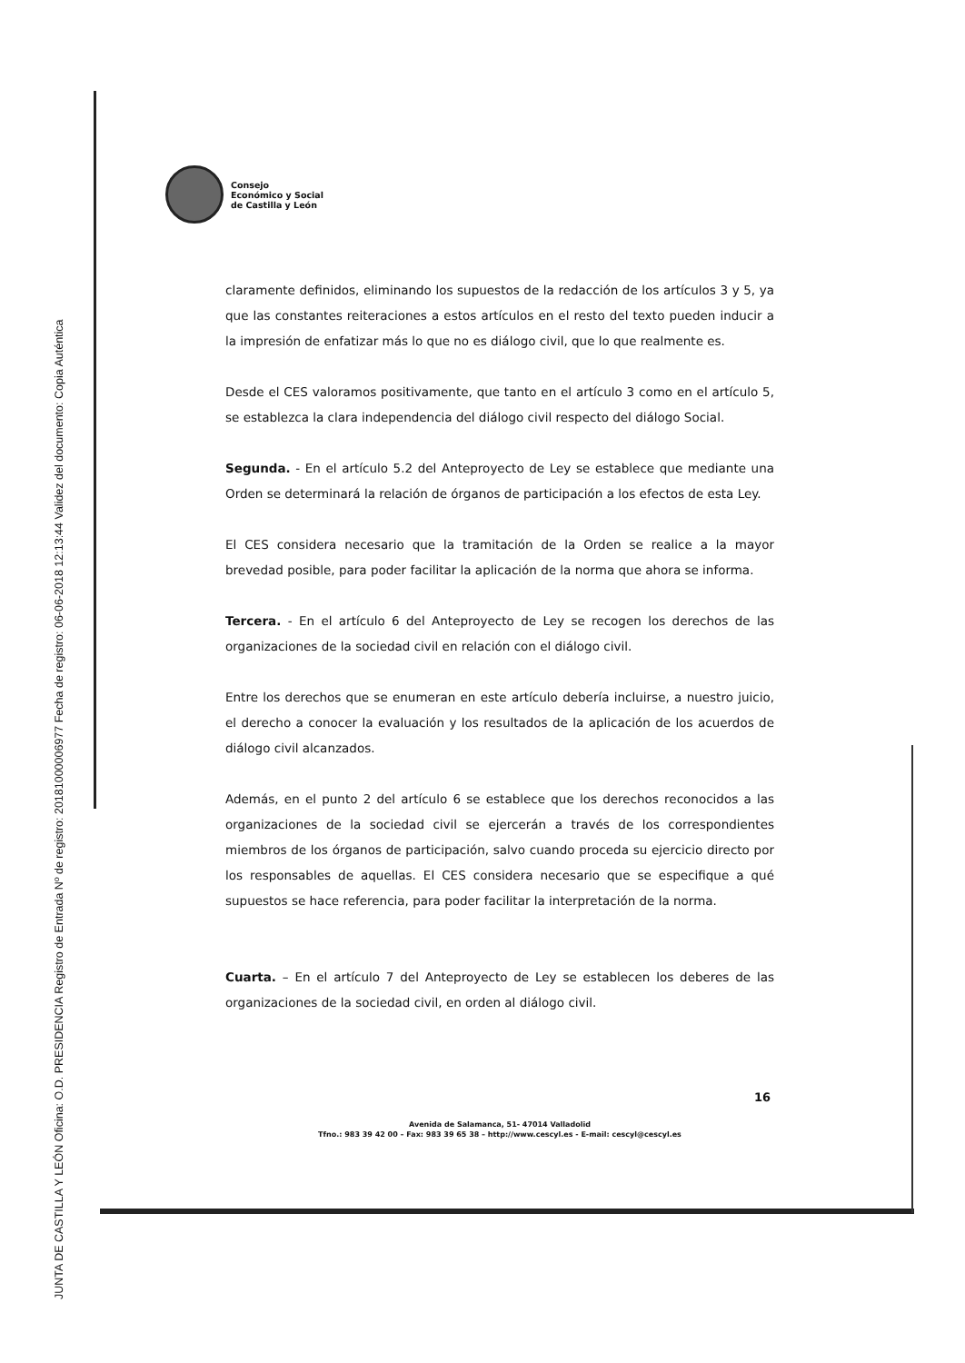JUNTA DE CASTILLA Y LEÓN Oficina: O.D. PRESIDENCIA Registro de Entrada Nº de registro: 20181000006977 Fecha de registro: 06-06-2018 12:13:44 Validez del documento: Copia Auténtica
Consejo
Económico y Social
de Castilla y León
claramente definidos, eliminando los supuestos de la redacción de los artículos 3 y 5, ya que las constantes reiteraciones a estos artículos en el resto del texto pueden inducir a la impresión de enfatizar más lo que no es diálogo civil, que lo que realmente es.
Desde el CES valoramos positivamente, que tanto en el artículo 3 como en el artículo 5, se establezca la clara independencia del diálogo civil respecto del diálogo Social.
Segunda. - En el artículo 5.2 del Anteproyecto de Ley se establece que mediante una Orden se determinará la relación de órganos de participación a los efectos de esta Ley.
El CES considera necesario que la tramitación de la Orden se realice a la mayor brevedad posible, para poder facilitar la aplicación de la norma que ahora se informa.
Tercera. - En el artículo 6 del Anteproyecto de Ley se recogen los derechos de las organizaciones de la sociedad civil en relación con el diálogo civil.
Entre los derechos que se enumeran en este artículo debería incluirse, a nuestro juicio, el derecho a conocer la evaluación y los resultados de la aplicación de los acuerdos de diálogo civil alcanzados.
Además, en el punto 2 del artículo 6 se establece que los derechos reconocidos a las organizaciones de la sociedad civil se ejercerán a través de los correspondientes miembros de los órganos de participación, salvo cuando proceda su ejercicio directo por los responsables de aquellas. El CES considera necesario que se especifique a qué supuestos se hace referencia, para poder facilitar la interpretación de la norma.
Cuarta. – En el artículo 7 del Anteproyecto de Ley se establecen los deberes de las organizaciones de la sociedad civil, en orden al diálogo civil.
16
Avenida de Salamanca, 51- 47014 Valladolid
Tfno.: 983 39 42 00 – Fax: 983 39 65 38 – http://www.cescyl.es - E-mail: cescyl@cescyl.es